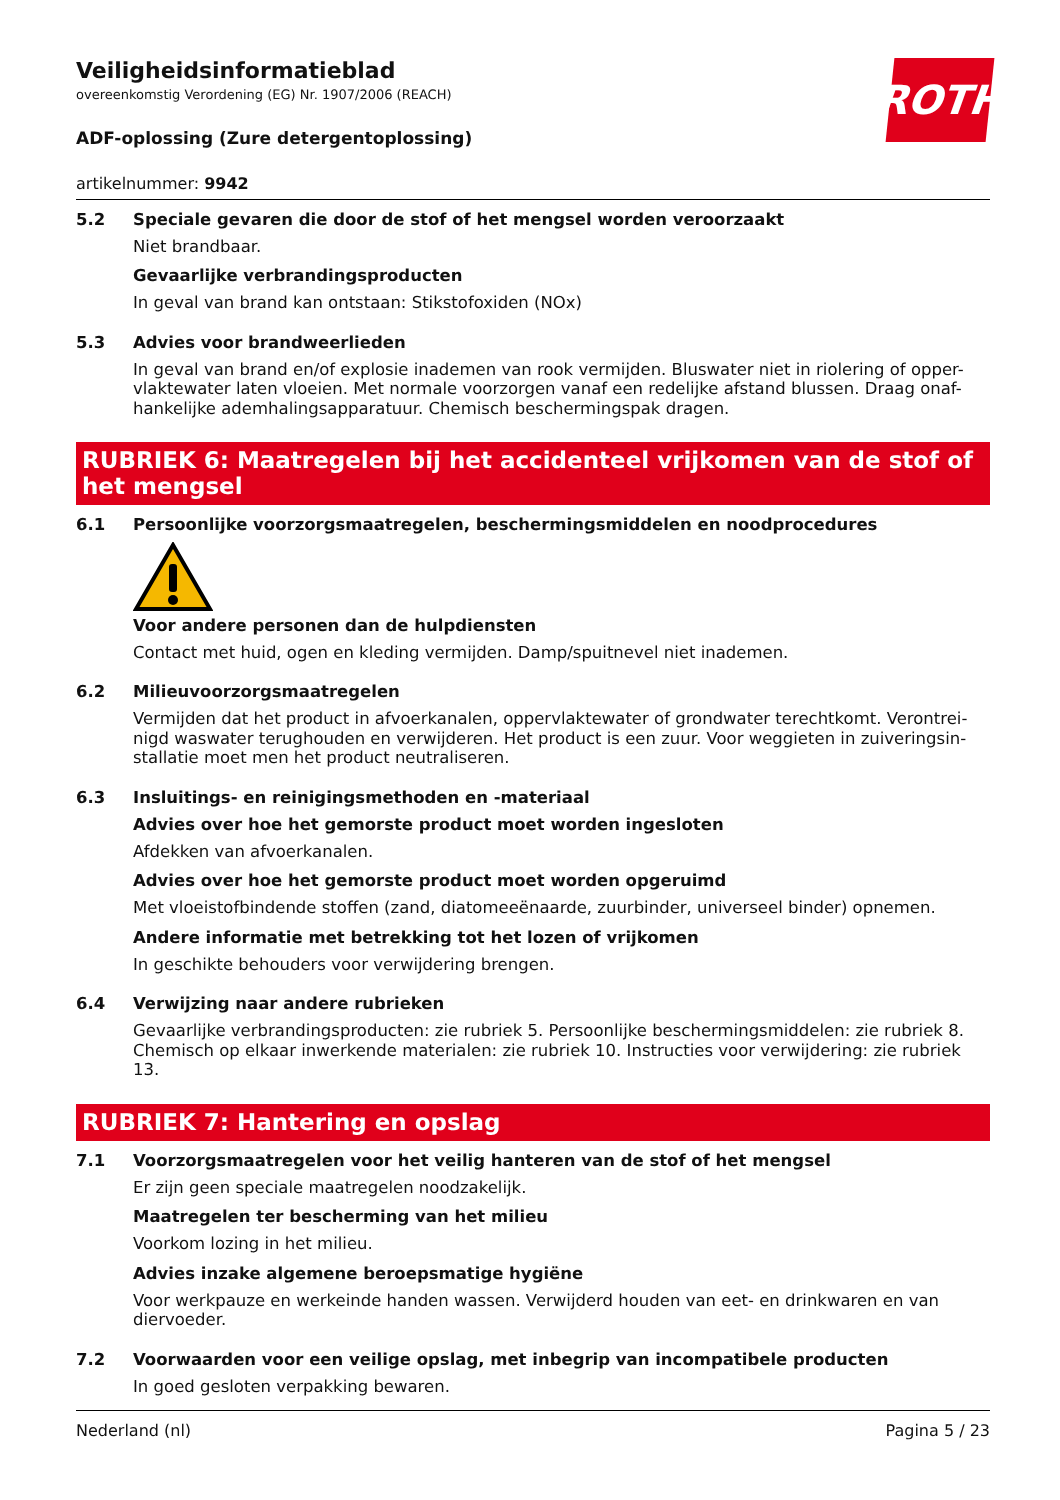ROTH
Veiligheidsinformatieblad
overeenkomstig Verordening (EG) Nr. 1907/2006 (REACH)
ADF-oplossing (Zure detergentoplossing)
artikelnummer: 9942
5.2 Speciale gevaren die door de stof of het mengsel worden veroorzaakt
Niet brandbaar.
Gevaarlijke verbrandingsproducten
In geval van brand kan ontstaan: Stikstofoxiden (NOx)
5.3 Advies voor brandweerlieden
In geval van brand en/of explosie inademen van rook vermijden. Bluswater niet in riolering of opper-vlaktewater laten vloeien. Met normale voorzorgen vanaf een redelijke afstand blussen. Draag onaf-hankelijke ademhalingsapparatuur. Chemisch beschermingspak dragen.
RUBRIEK 6: Maatregelen bij het accidenteel vrijkomen van de stof of het mengsel
6.1 Persoonlijke voorzorgsmaatregelen, beschermingsmiddelen en noodprocedures
Voor andere personen dan de hulpdiensten
Contact met huid, ogen en kleding vermijden. Damp/spuitnevel niet inademen.
6.2 Milieuvoorzorgsmaatregelen
Vermijden dat het product in afvoerkanalen, oppervlaktewater of grondwater terechtkomt. Verontrei-nigd waswater terughouden en verwijderen. Het product is een zuur. Voor weggieten in zuiveringsin-stallatie moet men het product neutraliseren.
6.3 Insluitings- en reinigingsmethoden en -materiaal
Advies over hoe het gemorste product moet worden ingesloten
Afdekken van afvoerkanalen.
Advies over hoe het gemorste product moet worden opgeruimd
Met vloeistofbindende stoffen (zand, diatomeeënaarde, zuurbinder, universeel binder) opnemen.
Andere informatie met betrekking tot het lozen of vrijkomen
In geschikte behouders voor verwijdering brengen.
6.4 Verwijzing naar andere rubrieken
Gevaarlijke verbrandingsproducten: zie rubriek 5. Persoonlijke beschermingsmiddelen: zie rubriek 8. Chemisch op elkaar inwerkende materialen: zie rubriek 10. Instructies voor verwijdering: zie rubriek 13.
RUBRIEK 7: Hantering en opslag
7.1 Voorzorgsmaatregelen voor het veilig hanteren van de stof of het mengsel
Er zijn geen speciale maatregelen noodzakelijk.
Maatregelen ter bescherming van het milieu
Voorkom lozing in het milieu.
Advies inzake algemene beroepsmatige hygiëne
Voor werkpauze en werkeinde handen wassen. Verwijderd houden van eet- en drinkwaren en van diervoeder.
7.2 Voorwaarden voor een veilige opslag, met inbegrip van incompatibele producten
In goed gesloten verpakking bewaren.
Nederland (nl) Pagina 5 / 23